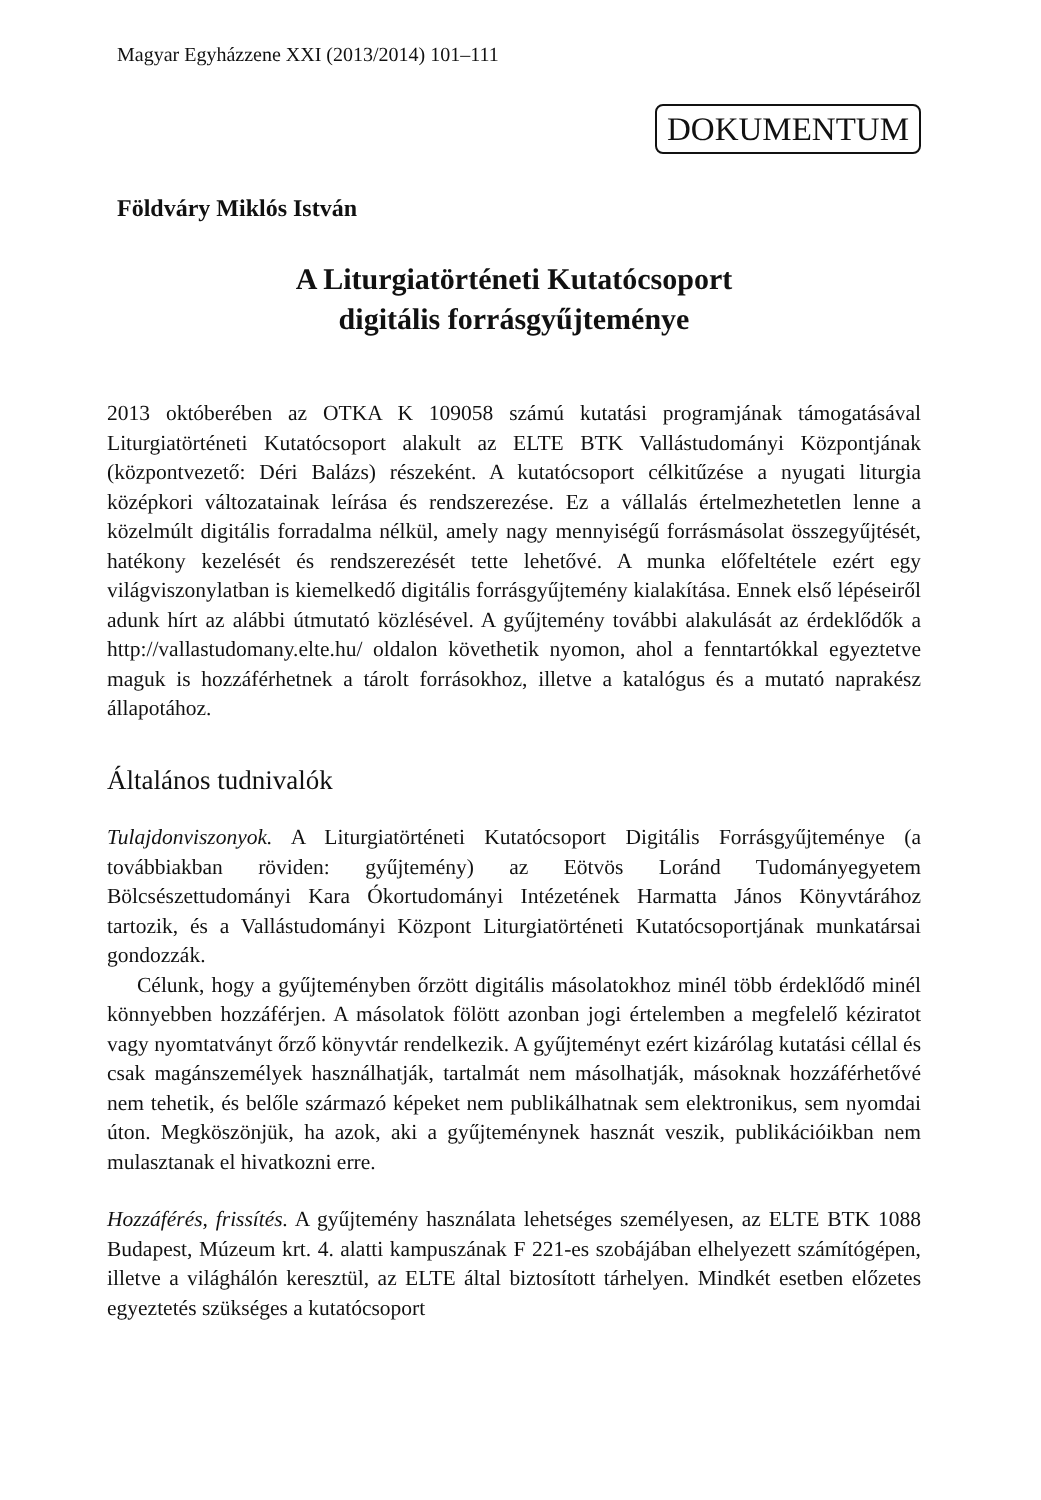Magyar Egyházzene XXI (2013/2014) 101–111
DOKUMENTUM
Földváry Miklós István
A Liturgiatörténeti Kutatócsoport
digitális forrásgyűjteménye
2013 októberében az OTKA K 109058 számú kutatási programjának támogatásával Liturgiatörténeti Kutatócsoport alakult az ELTE BTK Vallástudományi Központjának (központvezető: Déri Balázs) részeként. A kutatócsoport célkitűzése a nyugati liturgia középkori változatainak leírása és rendszerezése. Ez a vállalás értelmezhetetlen lenne a közelmúlt digitális forradalma nélkül, amely nagy mennyiségű forrásmásolat összegyűjtését, hatékony kezelését és rendszerezését tette lehetővé. A munka előfeltétele ezért egy világviszonylatban is kiemelkedő digitális forrásgyűjtemény kialakítása. Ennek első lépéseiről adunk hírt az alábbi útmutató közlésével. A gyűjtemény további alakulását az érdeklődők a http://vallastudomany.elte.hu/ oldalon követhetik nyomon, ahol a fenntartókkal egyeztetve maguk is hozzáférhetnek a tárolt forrásokhoz, illetve a katalógus és a mutató naprakész állapotához.
Általános tudnivalók
Tulajdonviszonyok. A Liturgiatörténeti Kutatócsoport Digitális Forrásgyűjteménye (a továbbiakban röviden: gyűjtemény) az Eötvös Loránd Tudományegyetem Bölcsészettudományi Kara Ókortudományi Intézetének Harmatta János Könyvtárához tartozik, és a Vallástudományi Központ Liturgiatörténeti Kutatócsoportjának munkatársai gondozzák.
Célunk, hogy a gyűjteményben őrzött digitális másolatokhoz minél több érdeklődő minél könnyebben hozzáférjen. A másolatok fölött azonban jogi értelemben a megfelelő kéziratot vagy nyomtatványt őrző könyvtár rendelkezik. A gyűjteményt ezért kizárólag kutatási céllal és csak magánszemélyek használhatják, tartalmát nem másolhatják, másoknak hozzáférhetővé nem tehetik, és belőle származó képeket nem publikálhatnak sem elektronikus, sem nyomdai úton. Megköszönjük, ha azok, aki a gyűjteménynek hasznát veszik, publikációikban nem mulasztanak el hivatkozni erre.
Hozzáférés, frissítés. A gyűjtemény használata lehetséges személyesen, az ELTE BTK 1088 Budapest, Múzeum krt. 4. alatti kampuszának F 221-es szobájában elhelyezett számítógépen, illetve a világhálón keresztül, az ELTE által biztosított tárhelyen. Mindkét esetben előzetes egyeztetés szükséges a kutatócsoport